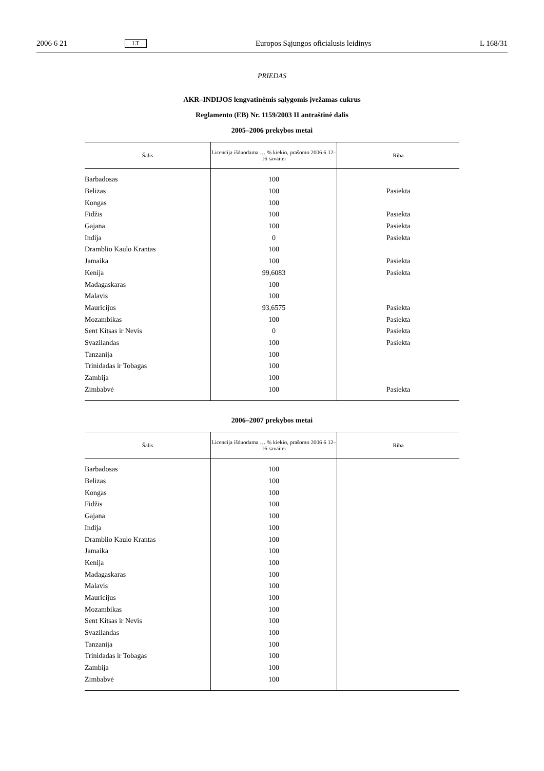2006 6 21 LT Europos Sąjungos oficialusis leidinys L 168/31
PRIEDAS
AKR–INDIJOS lengvatinėmis sąlygomis įvežamas cukrus
Reglamento (EB) Nr. 1159/2003 II antraštinė dalis
2005–2006 prekybos metai
| Šalis | Licencija išduodama … % kiekio, prašomo 2006 6 12–16 savaitei | Riba |
| --- | --- | --- |
| Barbadosas | 100 | |
| Belizas | 100 | Pasiekta |
| Kongas | 100 | |
| Fidžis | 100 | Pasiekta |
| Gajana | 100 | Pasiekta |
| Indija | 0 | Pasiekta |
| Dramblio Kaulo Krantas | 100 | |
| Jamaika | 100 | Pasiekta |
| Kenija | 99,6083 | Pasiekta |
| Madagaskaras | 100 | |
| Malavis | 100 | |
| Mauricijus | 93,6575 | Pasiekta |
| Mozambikas | 100 | Pasiekta |
| Sent Kitsas ir Nevis | 0 | Pasiekta |
| Svazilandas | 100 | Pasiekta |
| Tanzanija | 100 | |
| Trinidadas ir Tobagas | 100 | |
| Zambija | 100 | |
| Zimbabvė | 100 | Pasiekta |
2006–2007 prekybos metai
| Šalis | Licencija išduodama … % kiekio, prašomo 2006 6 12–16 savaitei | Riba |
| --- | --- | --- |
| Barbadosas | 100 | |
| Belizas | 100 | |
| Kongas | 100 | |
| Fidžis | 100 | |
| Gajana | 100 | |
| Indija | 100 | |
| Dramblio Kaulo Krantas | 100 | |
| Jamaika | 100 | |
| Kenija | 100 | |
| Madagaskaras | 100 | |
| Malavis | 100 | |
| Mauricijus | 100 | |
| Mozambikas | 100 | |
| Sent Kitsas ir Nevis | 100 | |
| Svazilandas | 100 | |
| Tanzanija | 100 | |
| Trinidadas ir Tobagas | 100 | |
| Zambija | 100 | |
| Zimbabvė | 100 | |